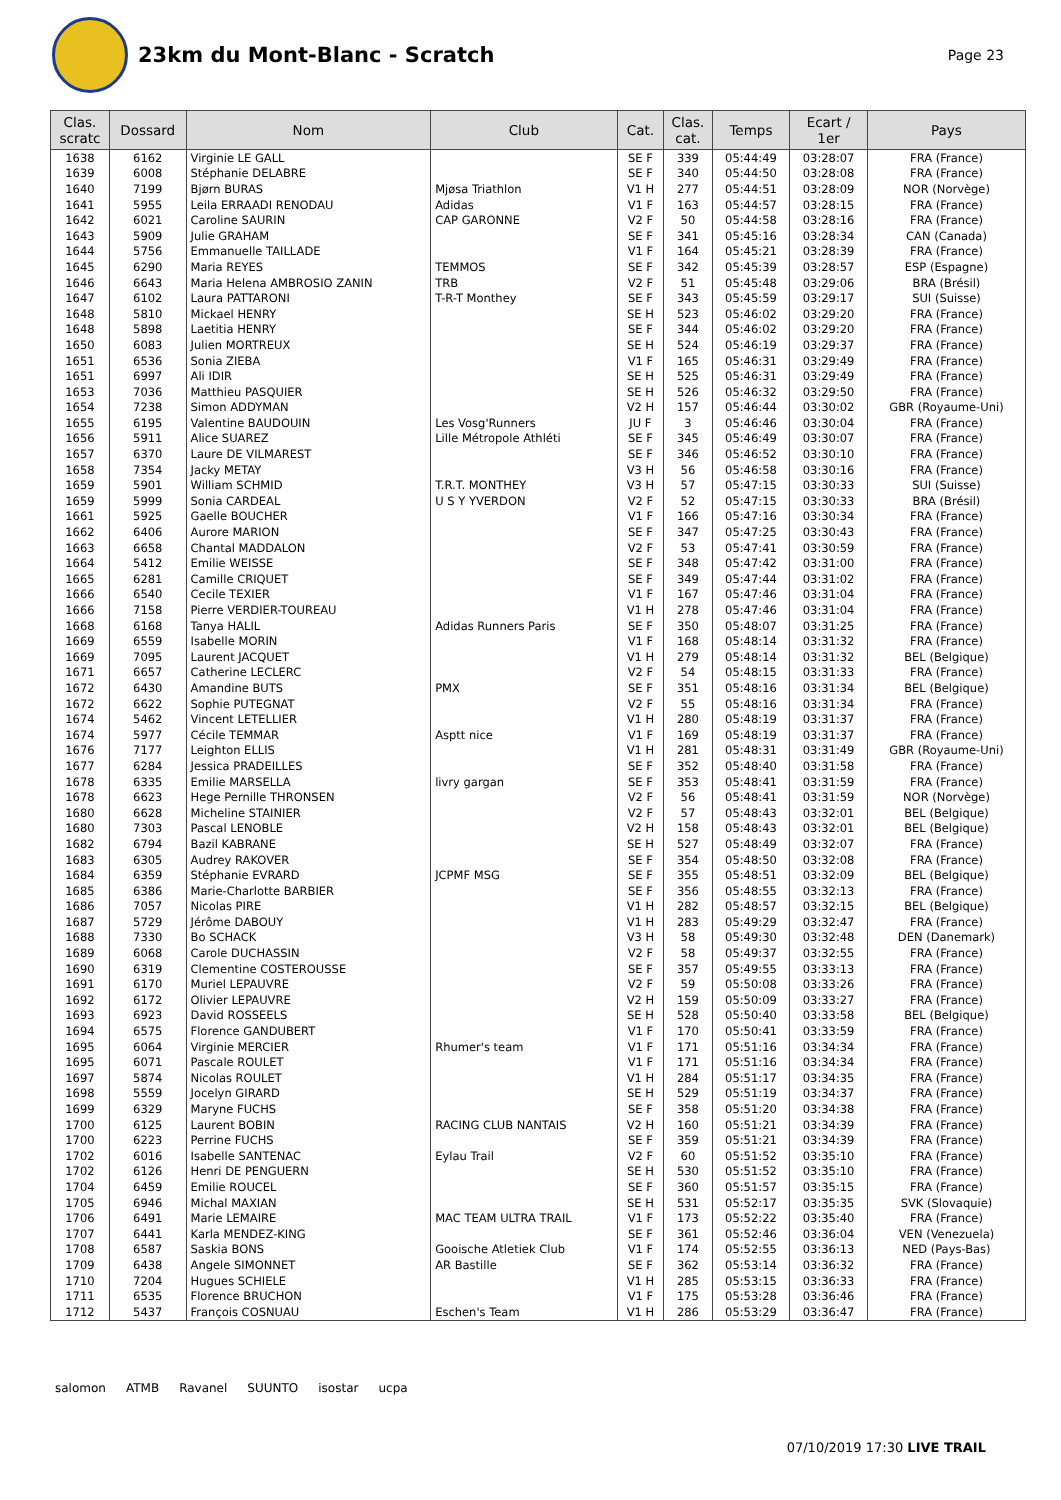23km du Mont-Blanc - Scratch
Page 23
| Clas. scratc | Dossard | Nom | Club | Cat. | Clas. cat. | Temps | Ecart / 1er | Pays |
| --- | --- | --- | --- | --- | --- | --- | --- | --- |
| 1638 | 6162 | Virginie LE GALL | | SE F | 339 | 05:44:49 | 03:28:07 | FRA (France) |
| 1639 | 6008 | Stéphanie DELABRE | | SE F | 340 | 05:44:50 | 03:28:08 | FRA (France) |
| 1640 | 7199 | Bjørn BURAS | Mjøsa Triathlon | V1 H | 277 | 05:44:51 | 03:28:09 | NOR (Norvège) |
| 1641 | 5955 | Leila ERRAADI RENODAU | Adidas | V1 F | 163 | 05:44:57 | 03:28:15 | FRA (France) |
| 1642 | 6021 | Caroline SAURIN | CAP GARONNE | V2 F | 50 | 05:44:58 | 03:28:16 | FRA (France) |
| 1643 | 5909 | Julie GRAHAM | | SE F | 341 | 05:45:16 | 03:28:34 | CAN (Canada) |
| 1644 | 5756 | Emmanuelle TAILLADE | | V1 F | 164 | 05:45:21 | 03:28:39 | FRA (France) |
| 1645 | 6290 | Maria REYES | TEMMOS | SE F | 342 | 05:45:39 | 03:28:57 | ESP (Espagne) |
| 1646 | 6643 | Maria Helena AMBROSIO ZANIN | TRB | V2 F | 51 | 05:45:48 | 03:29:06 | BRA (Brésil) |
| 1647 | 6102 | Laura PATTARONI | T-R-T Monthey | SE F | 343 | 05:45:59 | 03:29:17 | SUI (Suisse) |
| 1648 | 5810 | Mickael HENRY | | SE H | 523 | 05:46:02 | 03:29:20 | FRA (France) |
| 1648 | 5898 | Laetitia HENRY | | SE F | 344 | 05:46:02 | 03:29:20 | FRA (France) |
| 1650 | 6083 | Julien MORTREUX | | SE H | 524 | 05:46:19 | 03:29:37 | FRA (France) |
| 1651 | 6536 | Sonia ZIEBA | | V1 F | 165 | 05:46:31 | 03:29:49 | FRA (France) |
| 1651 | 6997 | Ali IDIR | | SE H | 525 | 05:46:31 | 03:29:49 | FRA (France) |
| 1653 | 7036 | Matthieu PASQUIER | | SE H | 526 | 05:46:32 | 03:29:50 | FRA (France) |
| 1654 | 7238 | Simon ADDYMAN | | V2 H | 157 | 05:46:44 | 03:30:02 | GBR (Royaume-Uni) |
| 1655 | 6195 | Valentine BAUDOUIN | Les Vosg'Runners | JU F | 3 | 05:46:46 | 03:30:04 | FRA (France) |
| 1656 | 5911 | Alice SUAREZ | Lille Métropole Athléti | SE F | 345 | 05:46:49 | 03:30:07 | FRA (France) |
| 1657 | 6370 | Laure DE VILMAREST | | SE F | 346 | 05:46:52 | 03:30:10 | FRA (France) |
| 1658 | 7354 | Jacky METAY | | V3 H | 56 | 05:46:58 | 03:30:16 | FRA (France) |
| 1659 | 5901 | William SCHMID | T.R.T. MONTHEY | V3 H | 57 | 05:47:15 | 03:30:33 | SUI (Suisse) |
| 1659 | 5999 | Sonia CARDEAL | U S Y YVERDON | V2 F | 52 | 05:47:15 | 03:30:33 | BRA (Brésil) |
| 1661 | 5925 | Gaelle BOUCHER | | V1 F | 166 | 05:47:16 | 03:30:34 | FRA (France) |
| 1662 | 6406 | Aurore MARION | | SE F | 347 | 05:47:25 | 03:30:43 | FRA (France) |
| 1663 | 6658 | Chantal MADDALON | | V2 F | 53 | 05:47:41 | 03:30:59 | FRA (France) |
| 1664 | 5412 | Emilie WEISSE | | SE F | 348 | 05:47:42 | 03:31:00 | FRA (France) |
| 1665 | 6281 | Camille CRIQUET | | SE F | 349 | 05:47:44 | 03:31:02 | FRA (France) |
| 1666 | 6540 | Cecile TEXIER | | V1 F | 167 | 05:47:46 | 03:31:04 | FRA (France) |
| 1666 | 7158 | Pierre VERDIER-TOUREAU | | V1 H | 278 | 05:47:46 | 03:31:04 | FRA (France) |
| 1668 | 6168 | Tanya HALIL | Adidas Runners Paris | SE F | 350 | 05:48:07 | 03:31:25 | FRA (France) |
| 1669 | 6559 | Isabelle MORIN | | V1 F | 168 | 05:48:14 | 03:31:32 | FRA (France) |
| 1669 | 7095 | Laurent JACQUET | | V1 H | 279 | 05:48:14 | 03:31:32 | BEL (Belgique) |
| 1671 | 6657 | Catherine LECLERC | | V2 F | 54 | 05:48:15 | 03:31:33 | FRA (France) |
| 1672 | 6430 | Amandine BUTS | PMX | SE F | 351 | 05:48:16 | 03:31:34 | BEL (Belgique) |
| 1672 | 6622 | Sophie PUTEGNAT | | V2 F | 55 | 05:48:16 | 03:31:34 | FRA (France) |
| 1674 | 5462 | Vincent LETELLIER | | V1 H | 280 | 05:48:19 | 03:31:37 | FRA (France) |
| 1674 | 5977 | Cécile TEMMAR | Asptt nice | V1 F | 169 | 05:48:19 | 03:31:37 | FRA (France) |
| 1676 | 7177 | Leighton ELLIS | | V1 H | 281 | 05:48:31 | 03:31:49 | GBR (Royaume-Uni) |
| 1677 | 6284 | Jessica PRADEILLES | | SE F | 352 | 05:48:40 | 03:31:58 | FRA (France) |
| 1678 | 6335 | Emilie MARSELLA | livry gargan | SE F | 353 | 05:48:41 | 03:31:59 | FRA (France) |
| 1678 | 6623 | Hege Pernille THRONSEN | | V2 F | 56 | 05:48:41 | 03:31:59 | NOR (Norvège) |
| 1680 | 6628 | Micheline STAINIER | | V2 F | 57 | 05:48:43 | 03:32:01 | BEL (Belgique) |
| 1680 | 7303 | Pascal LENOBLE | | V2 H | 158 | 05:48:43 | 03:32:01 | BEL (Belgique) |
| 1682 | 6794 | Bazil KABRANE | | SE H | 527 | 05:48:49 | 03:32:07 | FRA (France) |
| 1683 | 6305 | Audrey RAKOVER | | SE F | 354 | 05:48:50 | 03:32:08 | FRA (France) |
| 1684 | 6359 | Stéphanie EVRARD | JCPMF MSG | SE F | 355 | 05:48:51 | 03:32:09 | BEL (Belgique) |
| 1685 | 6386 | Marie-Charlotte BARBIER | | SE F | 356 | 05:48:55 | 03:32:13 | FRA (France) |
| 1686 | 7057 | Nicolas PIRE | | V1 H | 282 | 05:48:57 | 03:32:15 | BEL (Belgique) |
| 1687 | 5729 | Jérôme DABOUY | | V1 H | 283 | 05:49:29 | 03:32:47 | FRA (France) |
| 1688 | 7330 | Bo SCHACK | | V3 H | 58 | 05:49:30 | 03:32:48 | DEN (Danemark) |
| 1689 | 6068 | Carole DUCHASSIN | | V2 F | 58 | 05:49:37 | 03:32:55 | FRA (France) |
| 1690 | 6319 | Clementine COSTEROUSSE | | SE F | 357 | 05:49:55 | 03:33:13 | FRA (France) |
| 1691 | 6170 | Muriel LEPAUVRE | | V2 F | 59 | 05:50:08 | 03:33:26 | FRA (France) |
| 1692 | 6172 | Olivier LEPAUVRE | | V2 H | 159 | 05:50:09 | 03:33:27 | FRA (France) |
| 1693 | 6923 | David ROSSEELS | | SE H | 528 | 05:50:40 | 03:33:58 | BEL (Belgique) |
| 1694 | 6575 | Florence GANDUBERT | | V1 F | 170 | 05:50:41 | 03:33:59 | FRA (France) |
| 1695 | 6064 | Virginie MERCIER | Rhumer's team | V1 F | 171 | 05:51:16 | 03:34:34 | FRA (France) |
| 1695 | 6071 | Pascale ROULET | | V1 F | 171 | 05:51:16 | 03:34:34 | FRA (France) |
| 1697 | 5874 | Nicolas ROULET | | V1 H | 284 | 05:51:17 | 03:34:35 | FRA (France) |
| 1698 | 5559 | Jocelyn GIRARD | | SE H | 529 | 05:51:19 | 03:34:37 | FRA (France) |
| 1699 | 6329 | Maryne FUCHS | | SE F | 358 | 05:51:20 | 03:34:38 | FRA (France) |
| 1700 | 6125 | Laurent BOBIN | RACING CLUB NANTAIS | V2 H | 160 | 05:51:21 | 03:34:39 | FRA (France) |
| 1700 | 6223 | Perrine FUCHS | | SE F | 359 | 05:51:21 | 03:34:39 | FRA (France) |
| 1702 | 6016 | Isabelle SANTENAC | Eylau Trail | V2 F | 60 | 05:51:52 | 03:35:10 | FRA (France) |
| 1702 | 6126 | Henri DE PENGUERN | | SE H | 530 | 05:51:52 | 03:35:10 | FRA (France) |
| 1704 | 6459 | Emilie ROUCEL | | SE F | 360 | 05:51:57 | 03:35:15 | FRA (France) |
| 1705 | 6946 | Michal MAXIAN | | SE H | 531 | 05:52:17 | 03:35:35 | SVK (Slovaquie) |
| 1706 | 6491 | Marie LEMAIRE | MAC TEAM ULTRA TRAIL | V1 F | 173 | 05:52:22 | 03:35:40 | FRA (France) |
| 1707 | 6441 | Karla MENDEZ-KING | | SE F | 361 | 05:52:46 | 03:36:04 | VEN (Venezuela) |
| 1708 | 6587 | Saskia BONS | Gooische Atletiek Club | V1 F | 174 | 05:52:55 | 03:36:13 | NED (Pays-Bas) |
| 1709 | 6438 | Angele SIMONNET | AR Bastille | SE F | 362 | 05:53:14 | 03:36:32 | FRA (France) |
| 1710 | 7204 | Hugues SCHIELE | | V1 H | 285 | 05:53:15 | 03:36:33 | FRA (France) |
| 1711 | 6535 | Florence BRUCHON | | V1 F | 175 | 05:53:28 | 03:36:46 | FRA (France) |
| 1712 | 5437 | François COSNUAU | Eschen's Team | V1 H | 286 | 05:53:29 | 03:36:47 | FRA (France) |
salomon ATMB Ravanel SUUNTO isostar ucpa
07/10/2019 17:30 LIVE TRAIL